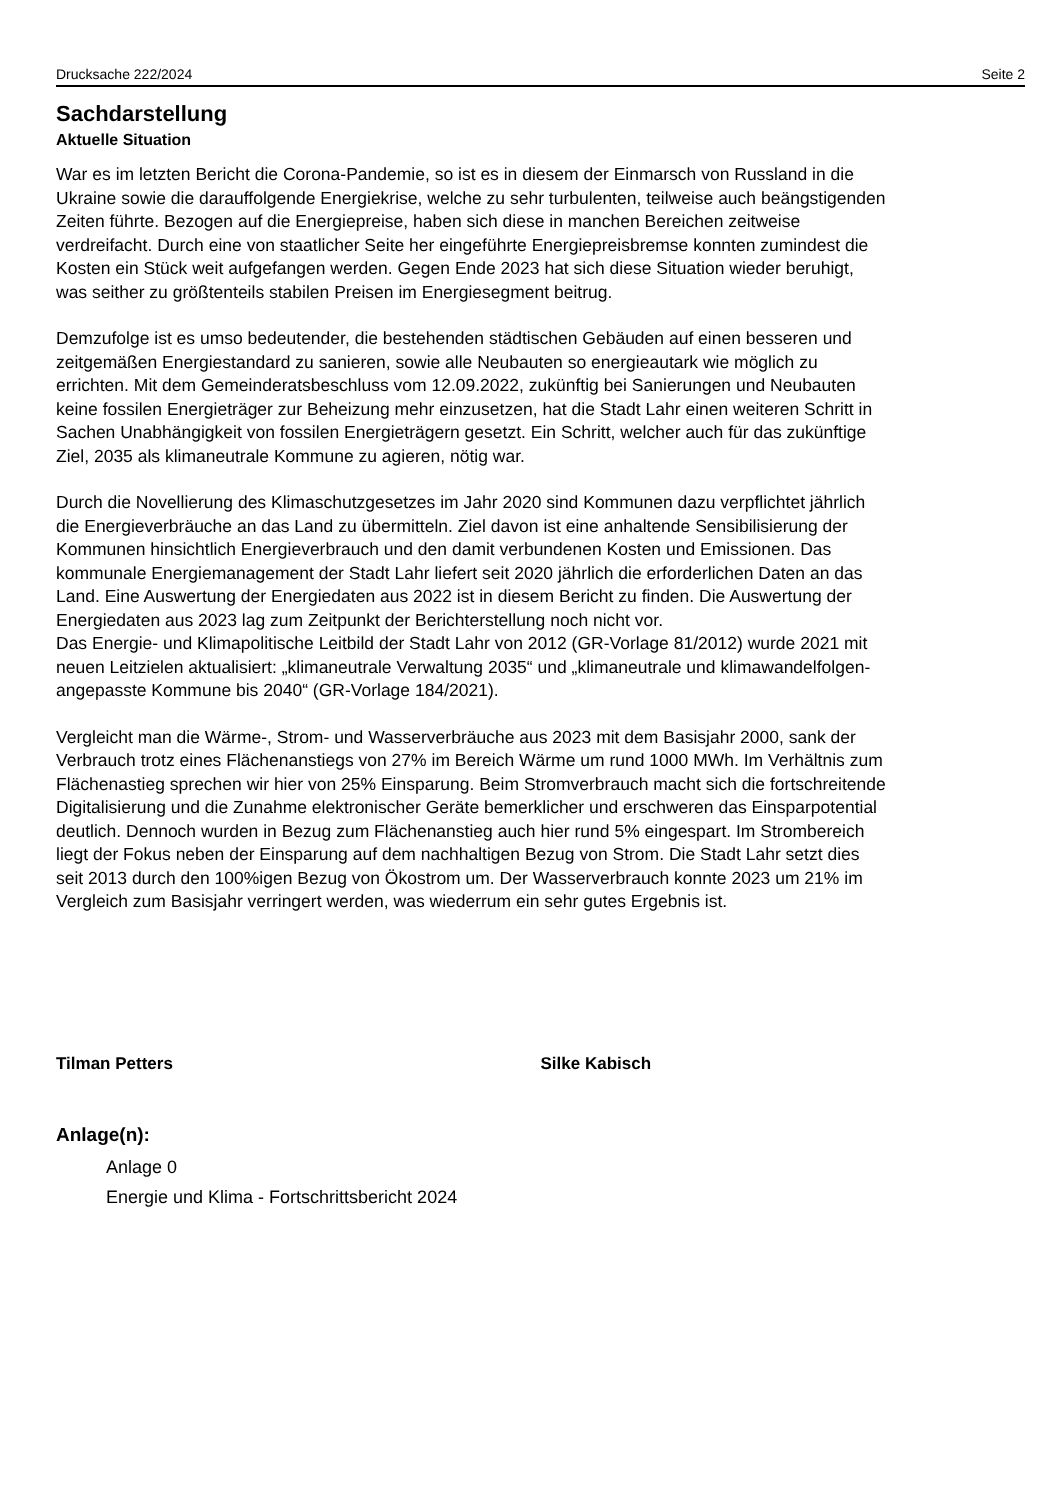Drucksache 222/2024 Seite 2
Sachdarstellung
Aktuelle Situation
War es im letzten Bericht die Corona-Pandemie, so ist es in diesem der Einmarsch von Russland in die Ukraine sowie die darauffolgende Energiekrise, welche zu sehr turbulenten, teilweise auch beängstigenden Zeiten führte. Bezogen auf die Energiepreise, haben sich diese in manchen Bereichen zeitweise verdreifacht. Durch eine von staatlicher Seite her eingeführte Energiepreisbremse konnten zumindest die Kosten ein Stück weit aufgefangen werden. Gegen Ende 2023 hat sich diese Situation wieder beruhigt, was seither zu größtenteils stabilen Preisen im Energiesegment beitrug.
Demzufolge ist es umso bedeutender, die bestehenden städtischen Gebäuden auf einen besseren und zeitgemäßen Energiestandard zu sanieren, sowie alle Neubauten so energieautark wie möglich zu errichten. Mit dem Gemeinderatsbeschluss vom 12.09.2022, zukünftig bei Sanierungen und Neubauten keine fossilen Energieträger zur Beheizung mehr einzusetzen, hat die Stadt Lahr einen weiteren Schritt in Sachen Unabhängigkeit von fossilen Energieträgern gesetzt. Ein Schritt, welcher auch für das zukünftige Ziel, 2035 als klimaneutrale Kommune zu agieren, nötig war.
Durch die Novellierung des Klimaschutzgesetzes im Jahr 2020 sind Kommunen dazu verpflichtet jährlich die Energieverbräuche an das Land zu übermitteln. Ziel davon ist eine anhaltende Sensibilisierung der Kommunen hinsichtlich Energieverbrauch und den damit verbundenen Kosten und Emissionen. Das kommunale Energiemanagement der Stadt Lahr liefert seit 2020 jährlich die erforderlichen Daten an das Land. Eine Auswertung der Energiedaten aus 2022 ist in diesem Bericht zu finden. Die Auswertung der Energiedaten aus 2023 lag zum Zeitpunkt der Berichterstellung noch nicht vor.
Das Energie- und Klimapolitische Leitbild der Stadt Lahr von 2012 (GR-Vorlage 81/2012) wurde 2021 mit neuen Leitzielen aktualisiert: „klimaneutrale Verwaltung 2035“ und „klimaneutrale und klimawandelfolgen-angepasste Kommune bis 2040“ (GR-Vorlage 184/2021).
Vergleicht man die Wärme-, Strom- und Wasserverbräuche aus 2023 mit dem Basisjahr 2000, sank der Verbrauch trotz eines Flächenanstiegs von 27% im Bereich Wärme um rund 1000 MWh. Im Verhältnis zum Flächenastieg sprechen wir hier von 25% Einsparung. Beim Stromverbrauch macht sich die fortschreitende Digitalisierung und die Zunahme elektronischer Geräte bemerklicher und erschweren das Einsparpotential deutlich. Dennoch wurden in Bezug zum Flächenanstieg auch hier rund 5% eingespart. Im Strombereich liegt der Fokus neben der Einsparung auf dem nachhaltigen Bezug von Strom. Die Stadt Lahr setzt dies seit 2013 durch den 100%igen Bezug von Ökostrom um. Der Wasserverbrauch konnte 2023 um 21% im Vergleich zum Basisjahr verringert werden, was wiederrum ein sehr gutes Ergebnis ist.
Tilman Petters Silke Kabisch
Anlage(n):
Anlage 0
Energie und Klima - Fortschrittsbericht 2024